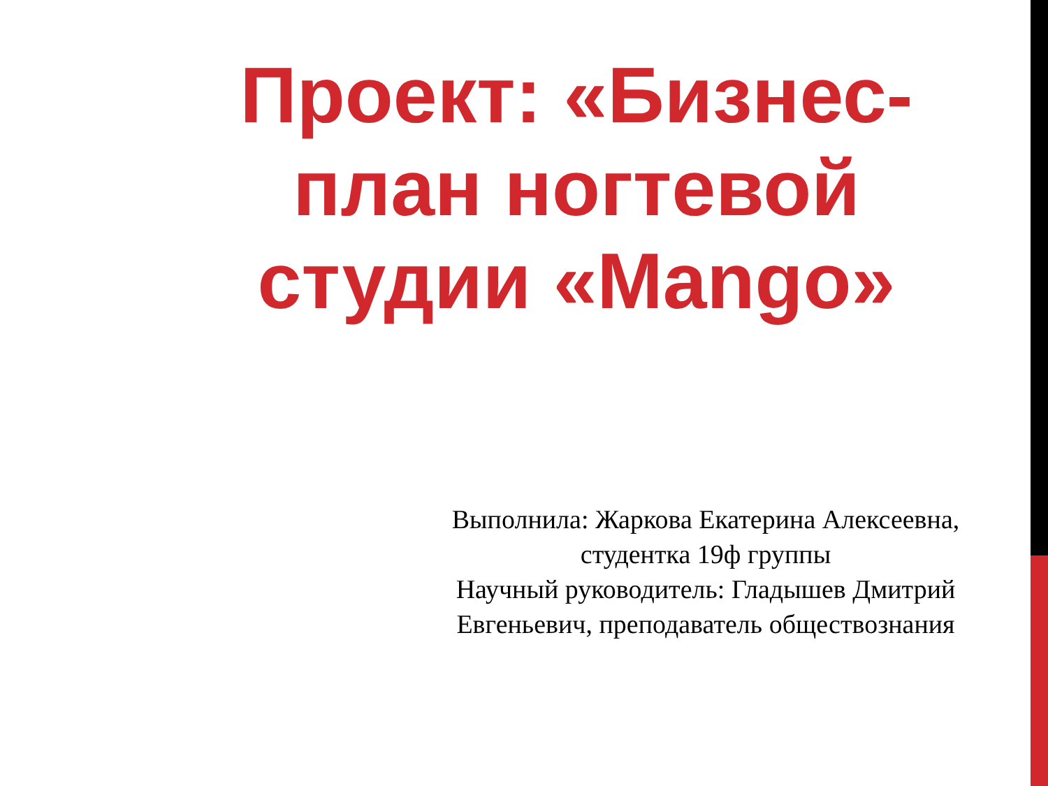Проект: «Бизнес-план ногтевой студии «Mango»
Выполнила: Жаркова Екатерина Алексеевна, студентка 19ф группы
Научный руководитель: Гладышев Дмитрий Евгеньевич, преподаватель обществознания